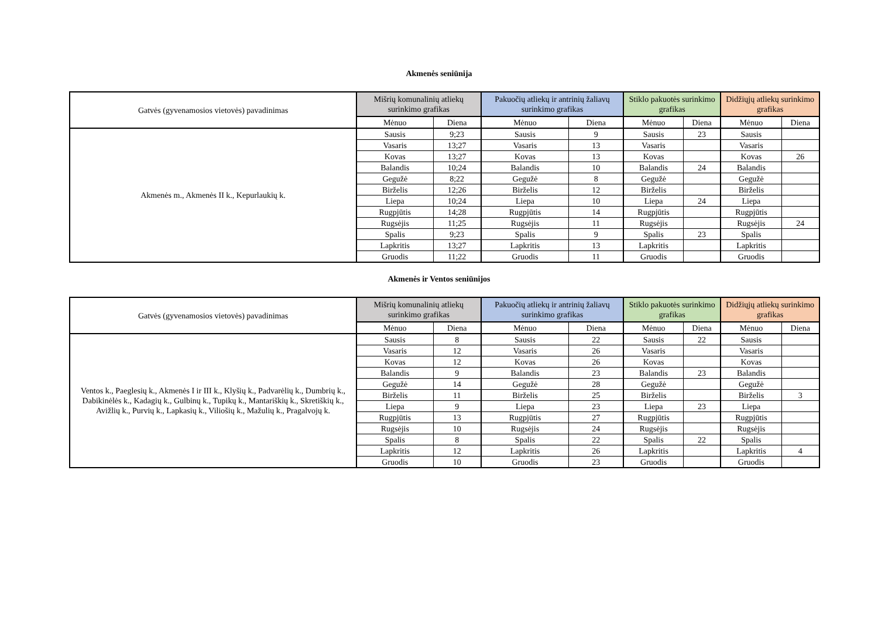Akmenės seniūnija
| Gatvės (gyvenamosios vietovės) pavadinimas | Mišrių komunalinių atliekų surinkimo grafikas | | Pakuočių atliekų ir antrinių žaliavų surinkimo grafikas | | Stiklo pakuotės surinkimo grafikas | | Didžiųjų atliekų surinkimo grafikas | |
| --- | --- | --- | --- | --- | --- | --- | --- | --- |
| | Mėnuo | Diena | Mėnuo | Diena | Mėnuo | Diena | Mėnuo | Diena |
| Akmenės m., Akmenės II k., Kepurlaukių k. | Sausis | 9;23 | Sausis | 9 | Sausis | 23 | Sausis | |
| | Vasaris | 13;27 | Vasaris | 13 | Vasaris | | Vasaris | |
| | Kovas | 13;27 | Kovas | 13 | Kovas | | Kovas | 26 |
| | Balandis | 10;24 | Balandis | 10 | Balandis | 24 | Balandis | |
| | Gegužė | 8;22 | Gegužė | 8 | Gegužė | | Gegužė | |
| | Birželis | 12;26 | Birželis | 12 | Birželis | | Birželis | |
| | Liepa | 10;24 | Liepa | 10 | Liepa | 24 | Liepa | |
| | Rugpjūtis | 14;28 | Rugpjūtis | 14 | Rugpjūtis | | Rugpjūtis | |
| | Rugsėjis | 11;25 | Rugsėjis | 11 | Rugsėjis | | Rugsėjis | 24 |
| | Spalis | 9;23 | Spalis | 9 | Spalis | 23 | Spalis | |
| | Lapkritis | 13;27 | Lapkritis | 13 | Lapkritis | | Lapkritis | |
| | Gruodis | 11;22 | Gruodis | 11 | Gruodis | | Gruodis | |
Akmenės ir Ventos seniūnijos
| Gatvės (gyvenamosios vietovės) pavadinimas | Mišrių komunalinių atliekų surinkimo grafikas | | Pakuočių atliekų ir antrinių žaliavų surinkimo grafikas | | Stiklo pakuotės surinkimo grafikas | | Didžiųjų atliekų surinkimo grafikas | |
| --- | --- | --- | --- | --- | --- | --- | --- | --- |
| | Mėnuo | Diena | Mėnuo | Diena | Mėnuo | Diena | Mėnuo | Diena |
| Ventos k., Paeglesių k., Akmenės I ir III k., Klyšių k., Padvarėlių k., Dumbrių k., Dabikinėlės k., Kadagių k., Gulbinų k., Tupikų k., Mantariškių k., Skretiškių k., Avižlių k., Purvių k., Lapkasių k., Viliošių k., Mažulių k., Pragalvojų k. | Sausis | 8 | Sausis | 22 | Sausis | 22 | Sausis | |
| | Vasaris | 12 | Vasaris | 26 | Vasaris | | Vasaris | |
| | Kovas | 12 | Kovas | 26 | Kovas | | Kovas | |
| | Balandis | 9 | Balandis | 23 | Balandis | 23 | Balandis | |
| | Gegužė | 14 | Gegužė | 28 | Gegužė | | Gegužė | |
| | Birželis | 11 | Birželis | 25 | Birželis | | Birželis | 3 |
| | Liepa | 9 | Liepa | 23 | Liepa | 23 | Liepa | |
| | Rugpjūtis | 13 | Rugpjūtis | 27 | Rugpjūtis | | Rugpjūtis | |
| | Rugsėjis | 10 | Rugsėjis | 24 | Rugsėjis | | Rugsėjis | |
| | Spalis | 8 | Spalis | 22 | Spalis | 22 | Spalis | |
| | Lapkritis | 12 | Lapkritis | 26 | Lapkritis | | Lapkritis | 4 |
| | Gruodis | 10 | Gruodis | 23 | Gruodis | | Gruodis | |